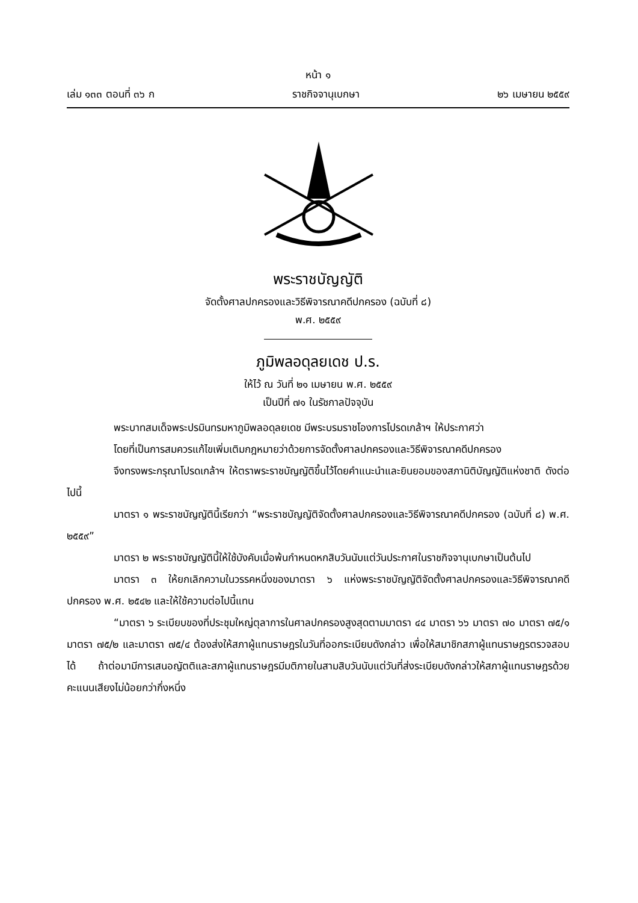หน้า ๑
เล่ม ๑๓๓ ตอนที่ ๓๖ ก ราชกิจจานุเบกษา ๒๖ เมษายน ๒๕๕๙
พระราชบัญญัติ
จัดตั้งศาลปกครองและวิธีพิจารณาคดีปกครอง (ฉบับที่ ๘)
พ.ศ. ๒๕๕๙
ภูมิพลอดุลยเดช ป.ร.
ให้ไว้ ณ วันที่ ๒๑ เมษายน พ.ศ. ๒๕๕๙
เป็นปีที่ ๗๑ ในรัชกาลปัจจุบัน
พระบาทสมเด็จพระปรมินทรมหาภูมิพลอดุลยเดช มีพระบรมราชโองการโปรดเกล้าฯ ให้ประกาศว่า
โดยที่เป็นการสมควรแก้ไขเพิ่มเติมกฎหมายว่าด้วยการจัดตั้งศาลปกครองและวิธีพิจารณาคดีปกครอง
จึงทรงพระกรุณาโปรดเกล้าฯ ให้ตราพระราชบัญญัติขึ้นไว้โดยคำแนะนำและยินยอมของสภานิติบัญญัติแห่งชาติ ดังต่อไปนี้
มาตรา ๑ พระราชบัญญัตินี้เรียกว่า “พระราชบัญญัติจัดตั้งศาลปกครองและวิธีพิจารณาคดีปกครอง (ฉบับที่ ๘) พ.ศ. ๒๕๕๙”
มาตรา ๒ พระราชบัญญัตินี้ให้ใช้บังคับเมื่อพ้นกำหนดหกสิบวันนับแต่วันประกาศในราชกิจจานุเบกษาเป็นต้นไป
มาตรา ๓ ให้ยกเลิกความในวรรคหนึ่งของมาตรา ๖ แห่งพระราชบัญญัติจัดตั้งศาลปกครองและวิธีพิจารณาคดีปกครอง พ.ศ. ๒๕๔๒ และให้ใช้ความต่อไปนี้แทน
“มาตรา ๖ ระเบียบของที่ประชุมใหญ่ตุลาการในศาลปกครองสูงสุดตามมาตรา ๔๔ มาตรา ๖๖ มาตรา ๗๐ มาตรา ๗๕/๑ มาตรา ๗๕/๒ และมาตรา ๗๕/๔ ต้องส่งให้สภาผู้แทนราษฎรในวันที่ออกระเบียบดังกล่าว เพื่อให้สมาชิกสภาผู้แทนราษฎรตรวจสอบได้ ถ้าต่อมามีการเสนอญัตติและสภาผู้แทนราษฎรมีมติภายในสามสิบวันนับแต่วันที่ส่งระเบียบดังกล่าวให้สภาผู้แทนราษฎรด้วยคะแนนเสียงไม่น้อยกว่ากึ่งหนึ่ง